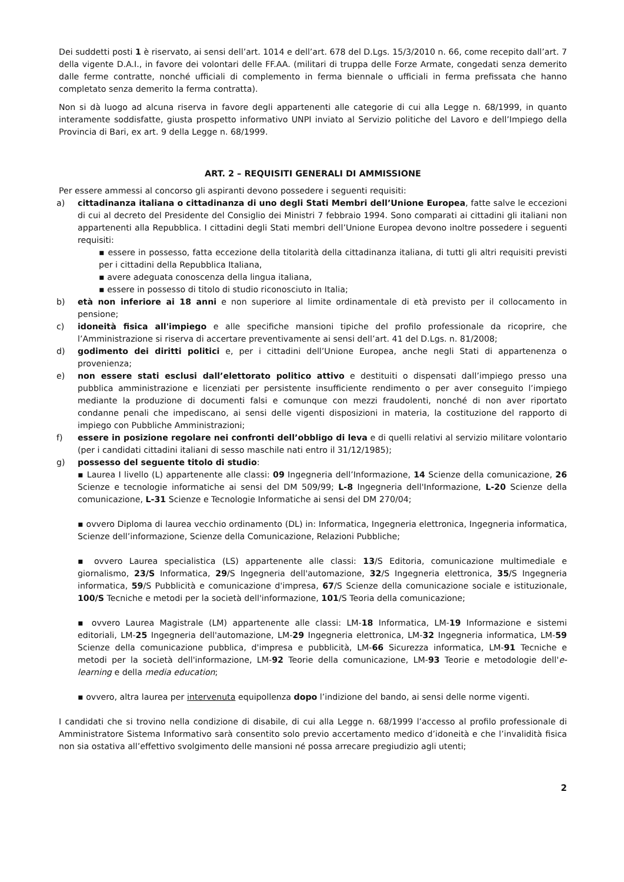Dei suddetti posti 1 è riservato, ai sensi dell’art. 1014 e dell’art. 678 del D.Lgs. 15/3/2010 n. 66, come recepito dall’art. 7 della vigente D.A.I., in favore dei volontari delle FF.AA. (militari di truppa delle Forze Armate, congedati senza demerito dalle ferme contratte, nonché ufficiali di complemento in ferma biennale o ufficiali in ferma prefissata che hanno completato senza demerito la ferma contratta).
Non si dà luogo ad alcuna riserva in favore degli appartenenti alle categorie di cui alla Legge n. 68/1999, in quanto interamente soddisfatte, giusta prospetto informativo UNPI inviato al Servizio politiche del Lavoro e dell’Impiego della Provincia di Bari, ex art. 9 della Legge n. 68/1999.
ART. 2 – REQUISITI GENERALI DI AMMISSIONE
Per essere ammessi al concorso gli aspiranti devono possedere i seguenti requisiti:
a) cittadinanza italiana o cittadinanza di uno degli Stati Membri dell’Unione Europea, fatte salve le eccezioni di cui al decreto del Presidente del Consiglio dei Ministri 7 febbraio 1994. Sono comparati ai cittadini gli italiani non appartenenti alla Repubblica. I cittadini degli Stati membri dell’Unione Europea devono inoltre possedere i seguenti requisiti:
▪ essere in possesso, fatta eccezione della titolarità della cittadinanza italiana, di tutti gli altri requisiti previsti per i cittadini della Repubblica Italiana,
▪ avere adeguata conoscenza della lingua italiana,
▪ essere in possesso di titolo di studio riconosciuto in Italia;
b) età non inferiore ai 18 anni e non superiore al limite ordinamentale di età previsto per il collocamento in pensione;
c) idoneità fisica all'impiego e alle specifiche mansioni tipiche del profilo professionale da ricoprire, che l’Amministrazione si riserva di accertare preventivamente ai sensi dell’art. 41 del D.Lgs. n. 81/2008;
d) godimento dei diritti politici e, per i cittadini dell’Unione Europea, anche negli Stati di appartenenza o provenienza;
e) non essere stati esclusi dall’elettorato politico attivo e destituiti o dispensati dall’impiego presso una pubblica amministrazione e licenziati per persistente insufficiente rendimento o per aver conseguito l’impiego mediante la produzione di documenti falsi e comunque con mezzi fraudolenti, nonché di non aver riportato condanne penali che impediscano, ai sensi delle vigenti disposizioni in materia, la costituzione del rapporto di impiego con Pubbliche Amministrazioni;
f) essere in posizione regolare nei confronti dell’obbligo di leva e di quelli relativi al servizio militare volontario (per i candidati cittadini italiani di sesso maschile nati entro il 31/12/1985);
g) possesso del seguente titolo di studio:
▪ Laurea I livello (L) appartenente alle classi: 09 Ingegneria dell’Informazione, 14 Scienze della comunicazione, 26 Scienze e tecnologie informatiche ai sensi del DM 509/99; L-8 Ingegneria dell'Informazione, L-20 Scienze della comunicazione, L-31 Scienze e Tecnologie Informatiche ai sensi del DM 270/04;
▪ ovvero Diploma di laurea vecchio ordinamento (DL) in: Informatica, Ingegneria elettronica, Ingegneria informatica, Scienze dell’informazione, Scienze della Comunicazione, Relazioni Pubbliche;
▪ ovvero Laurea specialistica (LS) appartenente alle classi: 13/S Editoria, comunicazione multimediale e giornalismo, 23/S Informatica, 29/S Ingegneria dell'automazione, 32/S Ingegneria elettronica, 35/S Ingegneria informatica, 59/S Pubblicità e comunicazione d'impresa, 67/S Scienze della comunicazione sociale e istituzionale, 100/S Tecniche e metodi per la società dell'informazione, 101/S Teoria della comunicazione;
▪ ovvero Laurea Magistrale (LM) appartenente alle classi: LM-18 Informatica, LM-19 Informazione e sistemi editoriali, LM-25 Ingegneria dell'automazione, LM-29 Ingegneria elettronica, LM-32 Ingegneria informatica, LM-59 Scienze della comunicazione pubblica, d'impresa e pubblicità, LM-66 Sicurezza informatica, LM-91 Tecniche e metodi per la società dell'informazione, LM-92 Teorie della comunicazione, LM-93 Teorie e metodologie dell'e-learning e della media education;
▪ ovvero, altra laurea per intervenuta equipollenza dopo l’indizione del bando, ai sensi delle norme vigenti.
I candidati che si trovino nella condizione di disabile, di cui alla Legge n. 68/1999 l’accesso al profilo professionale di Amministratore Sistema Informativo sarà consentito solo previo accertamento medico d’idoneità e che l’invalidità fisica non sia ostativa all’effettivo svolgimento delle mansioni né possa arrecare pregiudizio agli utenti;
2